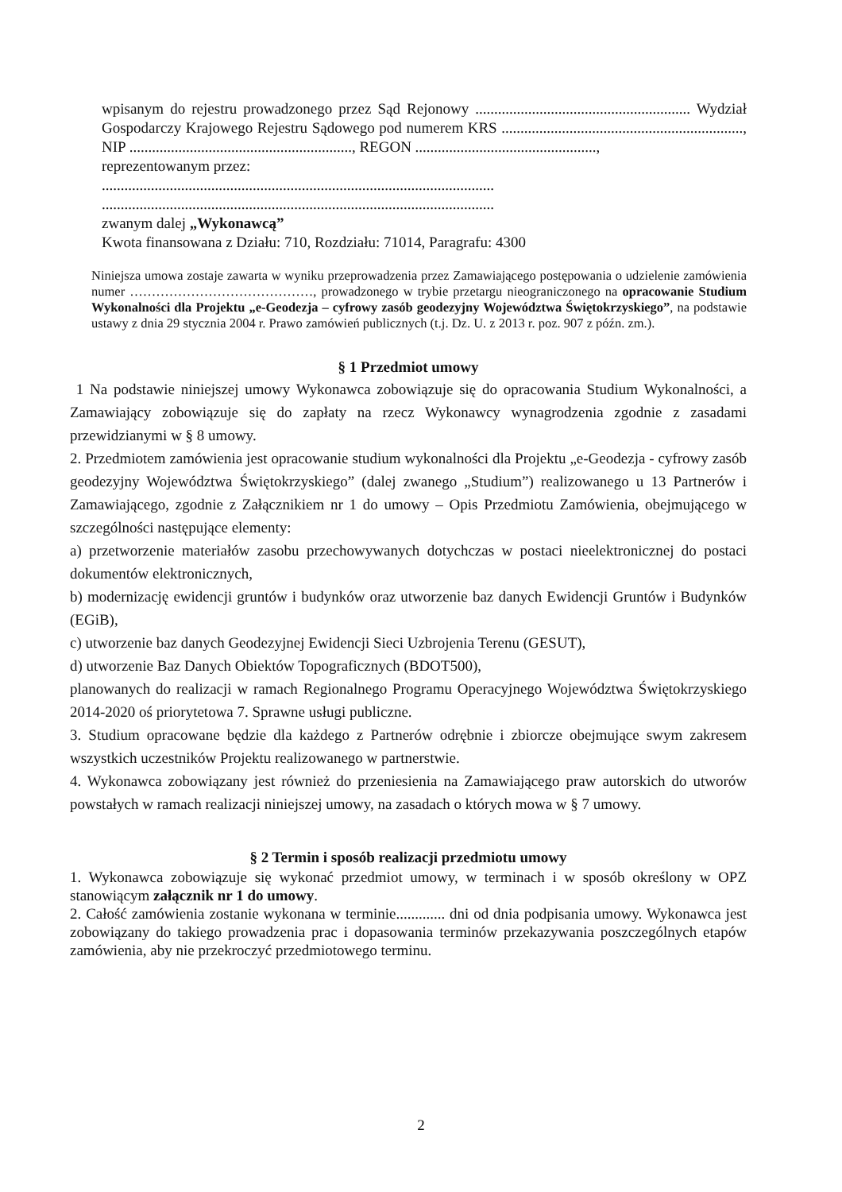wpisanym do rejestru prowadzonego przez Sąd Rejonowy ......................................................... Wydział Gospodarczy Krajowego Rejestru Sądowego pod numerem KRS ................................................................, NIP ..........................................................., REGON ................................................,
reprezentowanym przez:
........................................................................................................
........................................................................................................
zwanym dalej „Wykonawcą”
Kwota finansowana z Działu: 710, Rozdziału: 71014, Paragrafu: 4300
Niniejsza umowa zostaje zawarta w wyniku przeprowadzenia przez Zamawiającego postępowania o udzielenie zamówienia numer ……………………………………, prowadzonego w trybie przetargu nieograniczonego na opracowanie Studium Wykonalności dla Projektu „e-Geodezja – cyfrowy zasób geodezyjny Województwa Świętokrzyskiego”, na podstawie ustawy z dnia 29 stycznia 2004 r. Prawo zamówień publicznych (t.j. Dz. U. z 2013 r. poz. 907 z późn. zm.).
§ 1 Przedmiot umowy
1 Na podstawie niniejszej umowy Wykonawca zobowiązuje się do opracowania Studium Wykonalności, a Zamawiający zobowiązuje się do zapłaty na rzecz Wykonawcy wynagrodzenia zgodnie z zasadami przewidzianymi w § 8 umowy.
2. Przedmiotem zamówienia jest opracowanie studium wykonalności dla Projektu „e-Geodezja - cyfrowy zasób geodezyjny Województwa Świętokrzyskiego” (dalej zwanego „Studium”) realizowanego u 13 Partnerów i Zamawiającego, zgodnie z Załącznikiem nr 1 do umowy – Opis Przedmiotu Zamówienia, obejmującego w szczególności następujące elementy:
a) przetworzenie materiałów zasobu przechowywanych dotychczas w postaci nieelektronicznej do postaci dokumentów elektronicznych,
b) modernizację ewidencji gruntów i budynków oraz utworzenie baz danych Ewidencji Gruntów i Budynków (EGiB),
c) utworzenie baz danych Geodezyjnej Ewidencji Sieci Uzbrojenia Terenu (GESUT),
d) utworzenie Baz Danych Obiektów Topograficznych (BDOT500),
planowanych do realizacji w ramach Regionalnego Programu Operacyjnego Województwa Świętokrzyskiego 2014-2020 oś priorytetowa 7. Sprawne usługi publiczne.
3. Studium opracowane będzie dla każdego z Partnerów odrębnie i zbiorcze obejmujące swym zakresem wszystkich uczestników Projektu realizowanego w partnerstwie.
4. Wykonawca zobowiązany jest również do przeniesienia na Zamawiającego praw autorskich do utworów powstałych w ramach realizacji niniejszej umowy, na zasadach o których mowa w § 7 umowy.
§ 2 Termin i sposób realizacji przedmiotu umowy
1. Wykonawca zobowiązuje się wykonać przedmiot umowy, w terminach i w sposób określony w OPZ stanowiącym załącznik nr 1 do umowy.
2. Całość zamówienia zostanie wykonana w terminie............. dni od dnia podpisania umowy. Wykonawca jest zobowiązany do takiego prowadzenia prac i dopasowania terminów przekazywania poszczególnych etapów zamówienia, aby nie przekroczyć przedmiotowego terminu.
2